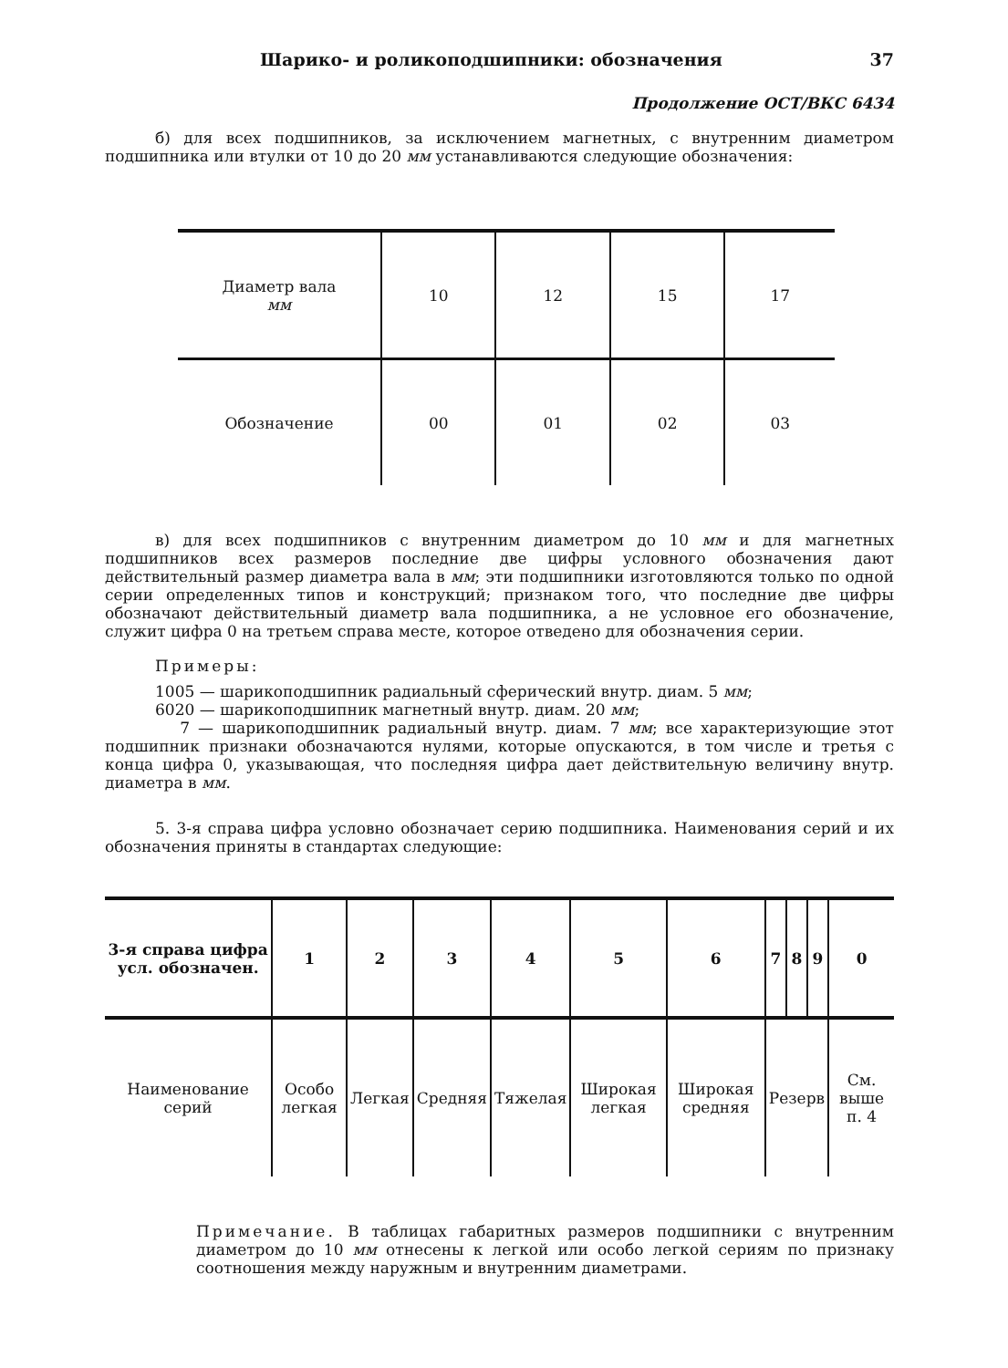Шарико- и роликоподшипники: обозначения 37
Продолжение ОСТ/ВКС 6434
б) для всех подшипников, за исключением магнетных, с внутренним диаметром подшипника или втулки от 10 до 20 мм устанавливаются следующие обозначения:
| Диаметр вала мм | 10 | 12 | 15 | 17 |
| Обозначение | 00 | 01 | 02 | 03 |
в) для всех подшипников с внутренним диаметром до 10 мм и для магнетных подшипников всех размеров последние две цифры условного обозначения дают действительный размер диаметра вала в мм; эти подшипники изготовляются только по одной серии определенных типов и конструкций; признаком того, что последние две цифры обозначают действительный диаметр вала подшипника, а не условное его обозначение, служит цифра 0 на третьем справа месте, которое отведено для обозначения серии.
Примеры:
1005 — шарикоподшипник радиальный сферический внутр. диам. 5 мм;
6020 — шарикоподшипник магнетный внутр. диам. 20 мм;
7 — шарикоподшипник радиальный внутр. диам. 7 мм; все характеризующие этот подшипник признаки обозначаются нулями, которые опускаются, в том числе и третья с конца цифра 0, указывающая, что последняя цифра дает действительную величину внутр. диаметра в мм.
5. 3-я справа цифра условно обозначает серию подшипника. Наименования серий и их обозначения приняты в стандартах следующие:
| 3-я справа цифра усл. обозначен. | 1 | 2 | 3 | 4 | 5 | 6 | 7 | 8 | 9 | 0 |
| Наименование серий | Особо легкая | Легкая | Средняя | Тяжелая | Широкая легкая | Широкая средняя | Резерв | | | См. выше п. 4 |
Примечание. В таблицах габаритных размеров подшипники с внутренним диаметром до 10 мм отнесены к легкой или особо легкой сериям по признаку соотношения между наружным и внутренним диаметрами.